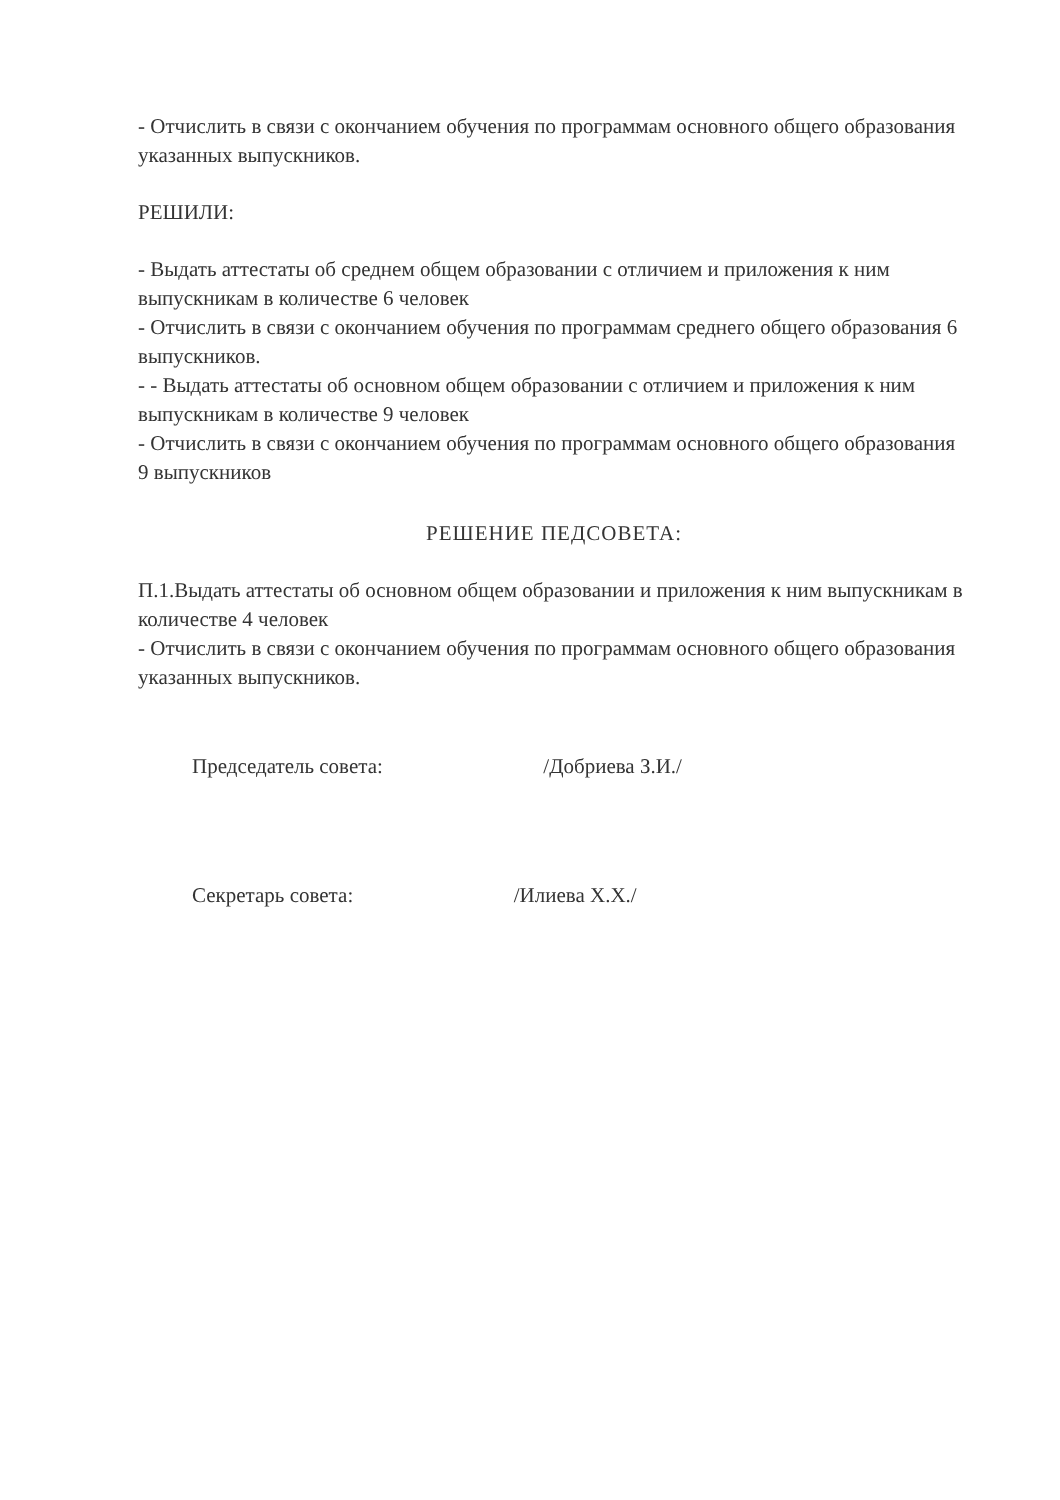- Отчислить в связи с окончанием обучения по программам основного общего образования указанных выпускников.
РЕШИЛИ:
- Выдать аттестаты об среднем общем образовании с отличием и приложения к ним выпускникам в количестве 6 человек
- Отчислить в связи с окончанием обучения по программам среднего общего образования 6 выпускников.
- - Выдать аттестаты об основном общем образовании с отличием и приложения к ним выпускникам в количестве 9 человек
- Отчислить в связи с окончанием обучения по программам основного общего образования 9 выпускников
РЕШЕНИЕ ПЕДСОВЕТА:
П.1.Выдать аттестаты об основном общем образовании и приложения к ним выпускникам в количестве 4 человек
- Отчислить в связи с окончанием обучения по программам основного общего образования указанных выпускников.
Председатель совета: /Добриева З.И./
Секретарь совета: /Илиева Х.Х./